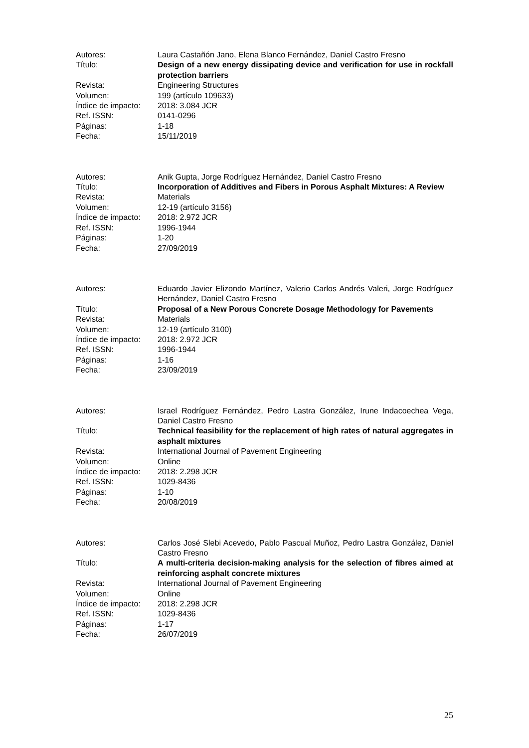| Autores: | Laura Castañón Jano, Elena Blanco Fernández, Daniel Castro Fresno |
| Título: | Design of a new energy dissipating device and verification for use in rockfall protection barriers |
| Revista: | Engineering Structures |
| Volumen: | 199 (artículo 109633) |
| Índice de impacto: | 2018: 3.084 JCR |
| Ref. ISSN: | 0141-0296 |
| Páginas: | 1-18 |
| Fecha: | 15/11/2019 |
| Autores: | Anik Gupta, Jorge Rodríguez Hernández, Daniel Castro Fresno |
| Título: | Incorporation of Additives and Fibers in Porous Asphalt Mixtures: A Review |
| Revista: | Materials |
| Volumen: | 12-19 (artículo 3156) |
| Índice de impacto: | 2018: 2.972 JCR |
| Ref. ISSN: | 1996-1944 |
| Páginas: | 1-20 |
| Fecha: | 27/09/2019 |
| Autores: | Eduardo Javier Elizondo Martínez, Valerio Carlos Andrés Valeri, Jorge Rodríguez Hernández, Daniel Castro Fresno |
| Título: | Proposal of a New Porous Concrete Dosage Methodology for Pavements |
| Revista: | Materials |
| Volumen: | 12-19 (artículo 3100) |
| Índice de impacto: | 2018: 2.972 JCR |
| Ref. ISSN: | 1996-1944 |
| Páginas: | 1-16 |
| Fecha: | 23/09/2019 |
| Autores: | Israel Rodríguez Fernández, Pedro Lastra González, Irune Indacoechea Vega, Daniel Castro Fresno |
| Título: | Technical feasibility for the replacement of high rates of natural aggregates in asphalt mixtures |
| Revista: | International Journal of Pavement Engineering |
| Volumen: | Online |
| Índice de impacto: | 2018: 2.298 JCR |
| Ref. ISSN: | 1029-8436 |
| Páginas: | 1-10 |
| Fecha: | 20/08/2019 |
| Autores: | Carlos José Slebi Acevedo, Pablo Pascual Muñoz, Pedro Lastra González, Daniel Castro Fresno |
| Título: | A multi-criteria decision-making analysis for the selection of fibres aimed at reinforcing asphalt concrete mixtures |
| Revista: | International Journal of Pavement Engineering |
| Volumen: | Online |
| Índice de impacto: | 2018: 2.298 JCR |
| Ref. ISSN: | 1029-8436 |
| Páginas: | 1-17 |
| Fecha: | 26/07/2019 |
25